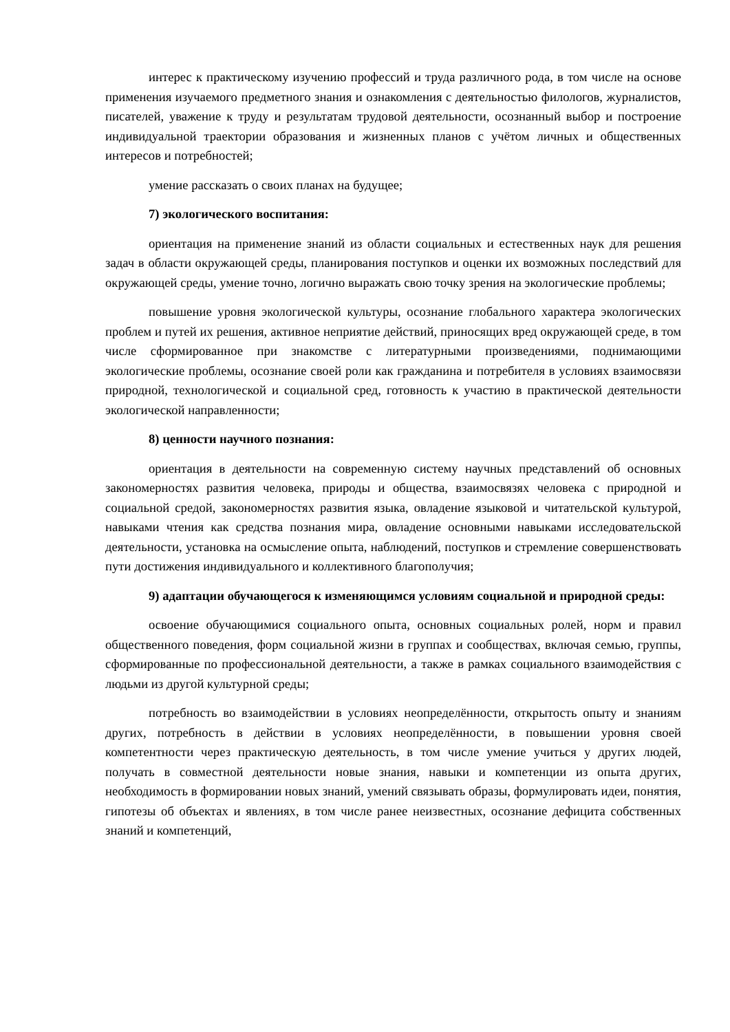интерес к практическому изучению профессий и труда различного рода, в том числе на основе применения изучаемого предметного знания и ознакомления с деятельностью филологов, журналистов, писателей, уважение к труду и результатам трудовой деятельности, осознанный выбор и построение индивидуальной траектории образования и жизненных планов с учётом личных и общественных интересов и потребностей;
умение рассказать о своих планах на будущее;
7) экологического воспитания:
ориентация на применение знаний из области социальных и естественных наук для решения задач в области окружающей среды, планирования поступков и оценки их возможных последствий для окружающей среды, умение точно, логично выражать свою точку зрения на экологические проблемы;
повышение уровня экологической культуры, осознание глобального характера экологических проблем и путей их решения, активное неприятие действий, приносящих вред окружающей среде, в том числе сформированное при знакомстве с литературными произведениями, поднимающими экологические проблемы, осознание своей роли как гражданина и потребителя в условиях взаимосвязи природной, технологической и социальной сред, готовность к участию в практической деятельности экологической направленности;
8) ценности научного познания:
ориентация в деятельности на современную систему научных представлений об основных закономерностях развития человека, природы и общества, взаимосвязях человека с природной и социальной средой, закономерностях развития языка, овладение языковой и читательской культурой, навыками чтения как средства познания мира, овладение основными навыками исследовательской деятельности, установка на осмысление опыта, наблюдений, поступков и стремление совершенствовать пути достижения индивидуального и коллективного благополучия;
9) адаптации обучающегося к изменяющимся условиям социальной и природной среды:
освоение обучающимися социального опыта, основных социальных ролей, норм и правил общественного поведения, форм социальной жизни в группах и сообществах, включая семью, группы, сформированные по профессиональной деятельности, а также в рамках социального взаимодействия с людьми из другой культурной среды;
потребность во взаимодействии в условиях неопределённости, открытость опыту и знаниям других, потребность в действии в условиях неопределённости, в повышении уровня своей компетентности через практическую деятельность, в том числе умение учиться у других людей, получать в совместной деятельности новые знания, навыки и компетенции из опыта других, необходимость в формировании новых знаний, умений связывать образы, формулировать идеи, понятия, гипотезы об объектах и явлениях, в том числе ранее неизвестных, осознание дефицита собственных знаний и компетенций,